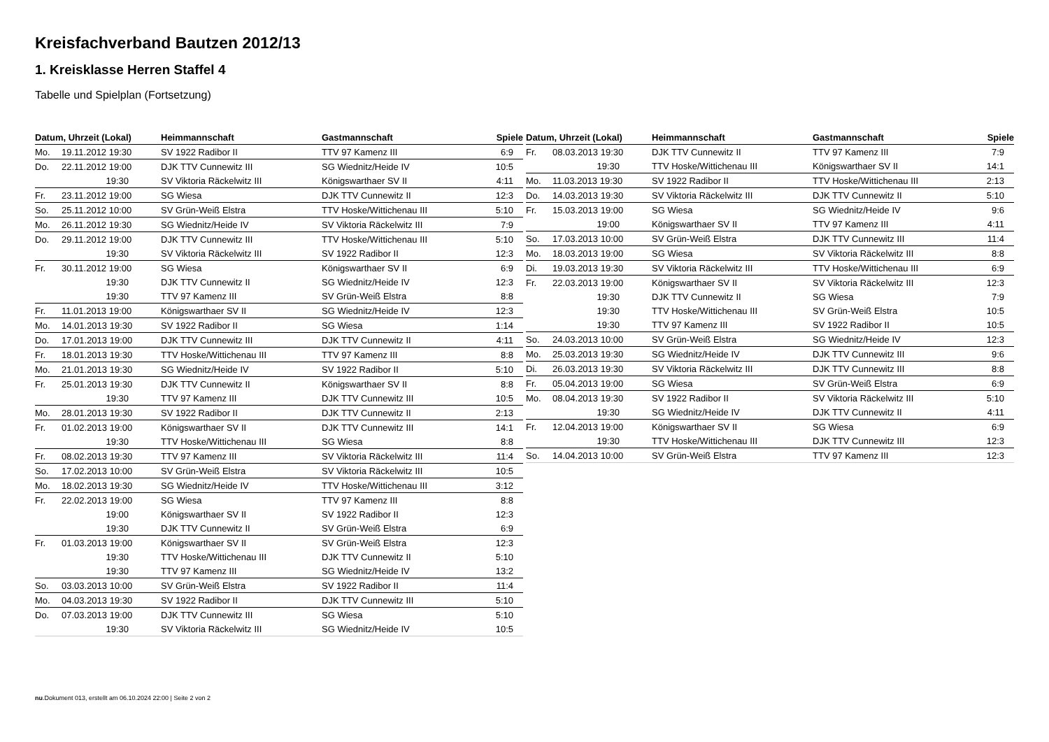Kreisfachverband Bautzen 2012/13
1. Kreisklasse Herren Staffel 4
Tabelle und Spielplan (Fortsetzung)
| Datum, Uhrzeit (Lokal) | | Heimmannschaft | Gastmannschaft | Spiele |
| --- | --- | --- | --- | --- |
| Mo. | 19.11.2012 19:30 | SV 1922 Radibor II | TTV 97 Kamenz III | 6:9 |
| Do. | 22.11.2012 19:00 | DJK TTV Cunnewitz III | SG Wiednitz/Heide IV | 10:5 |
| | 19:30 | SV Viktoria Räckelwitz III | Königswarthaer SV II | 4:11 |
| Fr. | 23.11.2012 19:00 | SG Wiesa | DJK TTV Cunnewitz II | 12:3 |
| So. | 25.11.2012 10:00 | SV Grün-Weiß Elstra | TTV Hoske/Wittichenau III | 5:10 |
| Mo. | 26.11.2012 19:30 | SG Wiednitz/Heide IV | SV Viktoria Räckelwitz III | 7:9 |
| Do. | 29.11.2012 19:00 | DJK TTV Cunnewitz III | TTV Hoske/Wittichenau III | 5:10 |
| | 19:30 | SV Viktoria Räckelwitz III | SV 1922 Radibor II | 12:3 |
| Fr. | 30.11.2012 19:00 | SG Wiesa | Königswarthaer SV II | 6:9 |
| | 19:30 | DJK TTV Cunnewitz II | SG Wiednitz/Heide IV | 12:3 |
| | 19:30 | TTV 97 Kamenz III | SV Grün-Weiß Elstra | 8:8 |
| Fr. | 11.01.2013 19:00 | Königswarthaer SV II | SG Wiednitz/Heide IV | 12:3 |
| Mo. | 14.01.2013 19:30 | SV 1922 Radibor II | SG Wiesa | 1:14 |
| Do. | 17.01.2013 19:00 | DJK TTV Cunnewitz III | DJK TTV Cunnewitz II | 4:11 |
| Fr. | 18.01.2013 19:30 | TTV Hoske/Wittichenau III | TTV 97 Kamenz III | 8:8 |
| Mo. | 21.01.2013 19:30 | SG Wiednitz/Heide IV | SV 1922 Radibor II | 5:10 |
| Fr. | 25.01.2013 19:30 | DJK TTV Cunnewitz II | Königswarthaer SV II | 8:8 |
| | 19:30 | TTV 97 Kamenz III | DJK TTV Cunnewitz III | 10:5 |
| Mo. | 28.01.2013 19:30 | SV 1922 Radibor II | DJK TTV Cunnewitz II | 2:13 |
| Fr. | 01.02.2013 19:00 | Königswarthaer SV II | DJK TTV Cunnewitz III | 14:1 |
| | 19:30 | TTV Hoske/Wittichenau III | SG Wiesa | 8:8 |
| Fr. | 08.02.2013 19:30 | TTV 97 Kamenz III | SV Viktoria Räckelwitz III | 11:4 |
| So. | 17.02.2013 10:00 | SV Grün-Weiß Elstra | SV Viktoria Räckelwitz III | 10:5 |
| Mo. | 18.02.2013 19:30 | SG Wiednitz/Heide IV | TTV Hoske/Wittichenau III | 3:12 |
| Fr. | 22.02.2013 19:00 | SG Wiesa | TTV 97 Kamenz III | 8:8 |
| | 19:00 | Königswarthaer SV II | SV 1922 Radibor II | 12:3 |
| | 19:30 | DJK TTV Cunnewitz II | SV Grün-Weiß Elstra | 6:9 |
| Fr. | 01.03.2013 19:00 | Königswarthaer SV II | SV Grün-Weiß Elstra | 12:3 |
| | 19:30 | TTV Hoske/Wittichenau III | DJK TTV Cunnewitz II | 5:10 |
| | 19:30 | TTV 97 Kamenz III | SG Wiednitz/Heide IV | 13:2 |
| So. | 03.03.2013 10:00 | SV Grün-Weiß Elstra | SV 1922 Radibor II | 11:4 |
| Mo. | 04.03.2013 19:30 | SV 1922 Radibor II | DJK TTV Cunnewitz III | 5:10 |
| Do. | 07.03.2013 19:00 | DJK TTV Cunnewitz III | SG Wiesa | 5:10 |
| | 19:30 | SV Viktoria Räckelwitz III | SG Wiednitz/Heide IV | 10:5 |
| Datum, Uhrzeit (Lokal) | | Heimmannschaft | Gastmannschaft | Spiele |
| --- | --- | --- | --- | --- |
| Fr. | 08.03.2013 19:30 | DJK TTV Cunnewitz II | TTV 97 Kamenz III | 7:9 |
| | 19:30 | TTV Hoske/Wittichenau III | Königswarthaer SV II | 14:1 |
| Mo. | 11.03.2013 19:30 | SV 1922 Radibor II | TTV Hoske/Wittichenau III | 2:13 |
| Do. | 14.03.2013 19:30 | SV Viktoria Räckelwitz III | DJK TTV Cunnewitz II | 5:10 |
| Fr. | 15.03.2013 19:00 | SG Wiesa | SG Wiednitz/Heide IV | 9:6 |
| | 19:00 | Königswarthaer SV II | TTV 97 Kamenz III | 4:11 |
| So. | 17.03.2013 10:00 | SV Grün-Weiß Elstra | DJK TTV Cunnewitz III | 11:4 |
| Mo. | 18.03.2013 19:00 | SG Wiesa | SV Viktoria Räckelwitz III | 8:8 |
| Di. | 19.03.2013 19:30 | SV Viktoria Räckelwitz III | TTV Hoske/Wittichenau III | 6:9 |
| Fr. | 22.03.2013 19:00 | Königswarthaer SV II | SV Viktoria Räckelwitz III | 12:3 |
| | 19:30 | DJK TTV Cunnewitz II | SG Wiesa | 7:9 |
| | 19:30 | TTV Hoske/Wittichenau III | SV Grün-Weiß Elstra | 10:5 |
| | 19:30 | TTV 97 Kamenz III | SV 1922 Radibor II | 10:5 |
| So. | 24.03.2013 10:00 | SV Grün-Weiß Elstra | SG Wiednitz/Heide IV | 12:3 |
| Mo. | 25.03.2013 19:30 | SG Wiednitz/Heide IV | DJK TTV Cunnewitz III | 9:6 |
| Di. | 26.03.2013 19:30 | SV Viktoria Räckelwitz III | DJK TTV Cunnewitz III | 8:8 |
| Fr. | 05.04.2013 19:00 | SG Wiesa | SV Grün-Weiß Elstra | 6:9 |
| Mo. | 08.04.2013 19:30 | SV 1922 Radibor II | SV Viktoria Räckelwitz III | 5:10 |
| | 19:30 | SG Wiednitz/Heide IV | DJK TTV Cunnewitz II | 4:11 |
| Fr. | 12.04.2013 19:00 | Königswarthaer SV II | SG Wiesa | 6:9 |
| | 19:30 | TTV Hoske/Wittichenau III | DJK TTV Cunnewitz III | 12:3 |
| So. | 14.04.2013 10:00 | SV Grün-Weiß Elstra | TTV 97 Kamenz III | 12:3 |
nu.Dokument 013, erstellt am 06.10.2024 22:00 | Seite 2 von 2